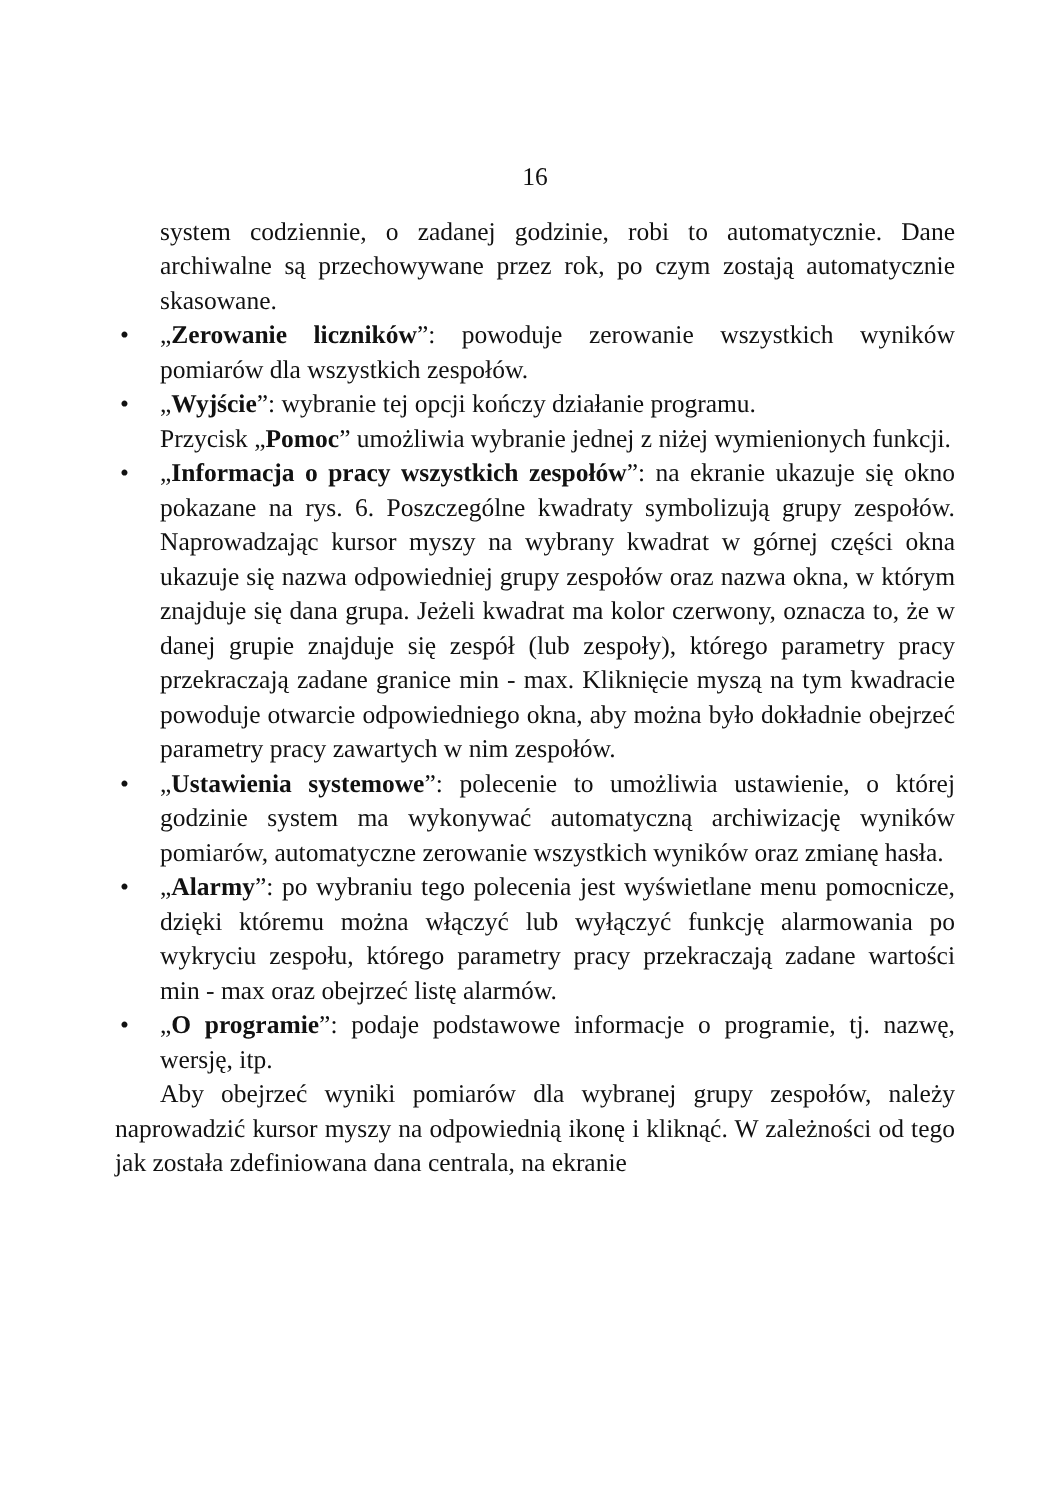16
system codziennie, o zadanej godzinie, robi to automatycznie. Dane archiwalne są przechowywane przez rok, po czym zostają automatycznie skasowane.
• „Zerowanie liczników”: powoduje zerowanie wszystkich wyników pomiarów dla wszystkich zespołów.
• „Wyjście”: wybranie tej opcji kończy działanie programu.
Przycisk „Pomoc” umożliwia wybranie jednej z niżej wymienionych funkcji.
• „Informacja o pracy wszystkich zespołów”: na ekranie ukazuje się okno pokazane na rys. 6. Poszczególne kwadraty symbolizują grupy zespołów. Naprowadzając kursor myszy na wybrany kwadrat w górnej części okna ukazuje się nazwa odpowiedniej grupy zespołów oraz nazwa okna, w którym znajduje się dana grupa. Jeżeli kwadrat ma kolor czerwony, oznacza to, że w danej grupie znajduje się zespół (lub zespoły), którego parametry pracy przekraczają zadane granice min - max. Kliknięcie myszą na tym kwadracie powoduje otwarcie odpowiedniego okna, aby można było dokładnie obejrzeć parametry pracy zawartych w nim zespołów.
• „Ustawienia systemowe”: polecenie to umożliwia ustawienie, o której godzinie system ma wykonywać automatyczną archiwizację wyników pomiarów, automatyczne zerowanie wszystkich wyników oraz zmianę hasła.
• „Alarmy”: po wybraniu tego polecenia jest wyświetlane menu pomocnicze, dzięki któremu można włączyć lub wyłączyć funkcję alarmowania po wykryciu zespołu, którego parametry pracy przekraczają zadane wartości min - max oraz obejrzeć listę alarmów.
• „O programie”: podaje podstawowe informacje o programie, tj. nazwę, wersję, itp.
Aby obejrzeć wyniki pomiarów dla wybranej grupy zespołów, należy naprowadzić kursor myszy na odpowiednią ikonę i kliknąć. W zależności od tego jak została zdefiniowana dana centrala, na ekranie